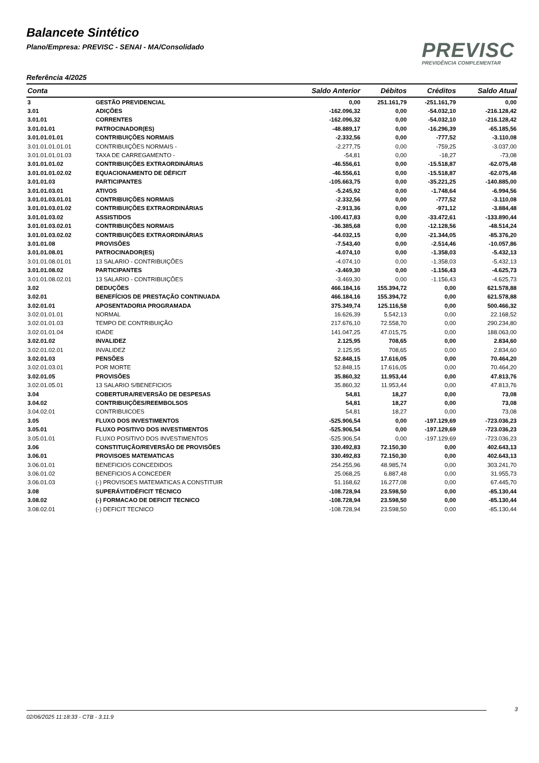Balancete Sintético
Plano/Empresa: PREVISC - SENAI - MA/Consolidado
PREVISC
PREVIDÊNCIA COMPLEMENTAR
Referência 4/2025
| Conta | | Saldo Anterior | Débitos | Créditos | Saldo Atual |
| --- | --- | --- | --- | --- | --- |
| 3 | GESTÃO PREVIDENCIAL | 0,00 | 251.161,79 | -251.161,79 | 0,00 |
| 3.01 | ADIÇÕES | -162.096,32 | 0,00 | -54.032,10 | -216.128,42 |
| 3.01.01 | CORRENTES | -162.096,32 | 0,00 | -54.032,10 | -216.128,42 |
| 3.01.01.01 | PATROCINADOR(ES) | -48.889,17 | 0,00 | -16.296,39 | -65.185,56 |
| 3.01.01.01.01 | CONTRIBUIÇÕES NORMAIS | -2.332,56 | 0,00 | -777,52 | -3.110,08 |
| 3.01.01.01.01.01 | CONTRIBUIÇÕES NORMAIS - | -2.277,75 | 0,00 | -759,25 | -3.037,00 |
| 3.01.01.01.01.03 | TAXA DE CARREGAMENTO - | -54,81 | 0,00 | -18,27 | -73,08 |
| 3.01.01.01.02 | CONTRIBUIÇÕES EXTRAORDINÁRIAS | -46.556,61 | 0,00 | -15.518,87 | -62.075,48 |
| 3.01.01.01.02.02 | EQUACIONAMENTO DE DÉFICIT | -46.556,61 | 0,00 | -15.518,87 | -62.075,48 |
| 3.01.01.03 | PARTICIPANTES | -105.663,75 | 0,00 | -35.221,25 | -140.885,00 |
| 3.01.01.03.01 | ATIVOS | -5.245,92 | 0,00 | -1.748,64 | -6.994,56 |
| 3.01.01.03.01.01 | CONTRIBUIÇÕES NORMAIS | -2.332,56 | 0,00 | -777,52 | -3.110,08 |
| 3.01.01.03.01.02 | CONTRIBUIÇÕES EXTRAORDINÁRIAS | -2.913,36 | 0,00 | -971,12 | -3.884,48 |
| 3.01.01.03.02 | ASSISTIDOS | -100.417,83 | 0,00 | -33.472,61 | -133.890,44 |
| 3.01.01.03.02.01 | CONTRIBUIÇÕES NORMAIS | -36.385,68 | 0,00 | -12.128,56 | -48.514,24 |
| 3.01.01.03.02.02 | CONTRIBUIÇÕES EXTRAORDINÁRIAS | -64.032,15 | 0,00 | -21.344,05 | -85.376,20 |
| 3.01.01.08 | PROVISÕES | -7.543,40 | 0,00 | -2.514,46 | -10.057,86 |
| 3.01.01.08.01 | PATROCINADOR(ES) | -4.074,10 | 0,00 | -1.358,03 | -5.432,13 |
| 3.01.01.08.01.01 | 13 SALARIO - CONTRIBUIÇÕES | -4.074,10 | 0,00 | -1.358,03 | -5.432,13 |
| 3.01.01.08.02 | PARTICIPANTES | -3.469,30 | 0,00 | -1.156,43 | -4.625,73 |
| 3.01.01.08.02.01 | 13 SALARIO - CONTRIBUIÇÕES | -3.469,30 | 0,00 | -1.156,43 | -4.625,73 |
| 3.02 | DEDUÇÕES | 466.184,16 | 155.394,72 | 0,00 | 621.578,88 |
| 3.02.01 | BENEFÍCIOS DE PRESTAÇÃO CONTINUADA | 466.184,16 | 155.394,72 | 0,00 | 621.578,88 |
| 3.02.01.01 | APOSENTADORIA PROGRAMADA | 375.349,74 | 125.116,58 | 0,00 | 500.466,32 |
| 3.02.01.01.01 | NORMAL | 16.626,39 | 5.542,13 | 0,00 | 22.168,52 |
| 3.02.01.01.03 | TEMPO DE CONTRIBUIÇÃO | 217.676,10 | 72.558,70 | 0,00 | 290.234,80 |
| 3.02.01.01.04 | IDADE | 141.047,25 | 47.015,75 | 0,00 | 188.063,00 |
| 3.02.01.02 | INVALIDEZ | 2.125,95 | 708,65 | 0,00 | 2.834,60 |
| 3.02.01.02.01 | INVALIDEZ | 2.125,95 | 708,65 | 0,00 | 2.834,60 |
| 3.02.01.03 | PENSÕES | 52.848,15 | 17.616,05 | 0,00 | 70.464,20 |
| 3.02.01.03.01 | POR MORTE | 52.848,15 | 17.616,05 | 0,00 | 70.464,20 |
| 3.02.01.05 | PROVISÕES | 35.860,32 | 11.953,44 | 0,00 | 47.813,76 |
| 3.02.01.05.01 | 13 SALARIO S/BENEFICIOS | 35.860,32 | 11.953,44 | 0,00 | 47.813,76 |
| 3.04 | COBERTURA/REVERSÃO DE DESPESAS | 54,81 | 18,27 | 0,00 | 73,08 |
| 3.04.02 | CONTRIBUIÇÕES/REEMBOLSOS | 54,81 | 18,27 | 0,00 | 73,08 |
| 3.04.02.01 | CONTRIBUICOES | 54,81 | 18,27 | 0,00 | 73,08 |
| 3.05 | FLUXO DOS INVESTIMENTOS | -525.906,54 | 0,00 | -197.129,69 | -723.036,23 |
| 3.05.01 | FLUXO POSITIVO DOS INVESTIMENTOS | -525.906,54 | 0,00 | -197.129,69 | -723.036,23 |
| 3.05.01.01 | FLUXO POSITIVO DOS INVESTIMENTOS | -525.906,54 | 0,00 | -197.129,69 | -723.036,23 |
| 3.06 | CONSTITUIÇÃO/REVERSÃO DE PROVISÕES | 330.492,83 | 72.150,30 | 0,00 | 402.643,13 |
| 3.06.01 | PROVISOES MATEMATICAS | 330.492,83 | 72.150,30 | 0,00 | 402.643,13 |
| 3.06.01.01 | BENEFICIOS CONCEDIDOS | 254.255,96 | 48.985,74 | 0,00 | 303.241,70 |
| 3.06.01.02 | BENEFICIOS A CONCEDER | 25.068,25 | 6.887,48 | 0,00 | 31.955,73 |
| 3.06.01.03 | (-) PROVISOES MATEMATICAS A CONSTITUIR | 51.168,62 | 16.277,08 | 0,00 | 67.445,70 |
| 3.08 | SUPERÁVIT/DÉFICIT TÉCNICO | -108.728,94 | 23.598,50 | 0,00 | -85.130,44 |
| 3.08.02 | (-) FORMACAO DE DEFICIT TECNICO | -108.728,94 | 23.598,50 | 0,00 | -85.130,44 |
| 3.08.02.01 | (-) DEFICIT TECNICO | -108.728,94 | 23.598,50 | 0,00 | -85.130,44 |
3
02/06/2025 11:18:33 - CTB - 3.11.9